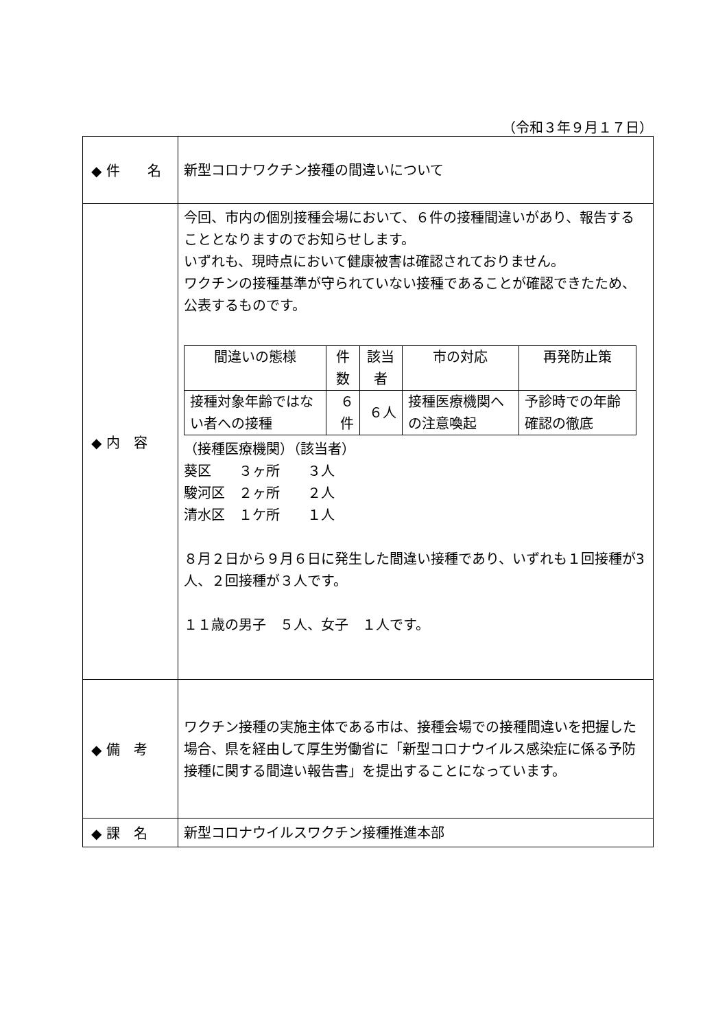（令和３年９月１７日）
| ◆ 件 名 | 新型コロナワクチン接種の間違いについて |
| ◆ 内 容 | 今回、市内の個別接種会場において、６件の接種間違いがあり、報告することとなりますのでお知らせします。 いずれも、現時点において健康被害は確認されておりません。 ワクチンの接種基準が守られていない接種であることが確認できたため、公表するものです。 / 間違いの態様 / 件数 / 該当者 / 市の対応 / 再発防止策 / / --- / --- / --- / --- / --- / / 接種対象年齢ではない者への接種 / ６件 / ６人 / 接種医療機関への注意喚起 / 予診時での年齢確認の徹底 / （接種医療機関）（該当者） 葵区 ３ヶ所 ３人 駿河区 ２ヶ所 ２人 清水区 １ケ所 １人 ８月２日から９月６日に発生した間違い接種であり、いずれも１回接種が3人、２回接種が３人です。 １１歳の男子 ５人、女子 １人です。 |
| ◆ 備 考 | ワクチン接種の実施主体である市は、接種会場での接種間違いを把握した場合、県を経由して厚生労働省に「新型コロナウイルス感染症に係る予防接種に関する間違い報告書」を提出することになっています。 |
| ◆ 課 名 | 新型コロナウイルスワクチン接種推進本部 |